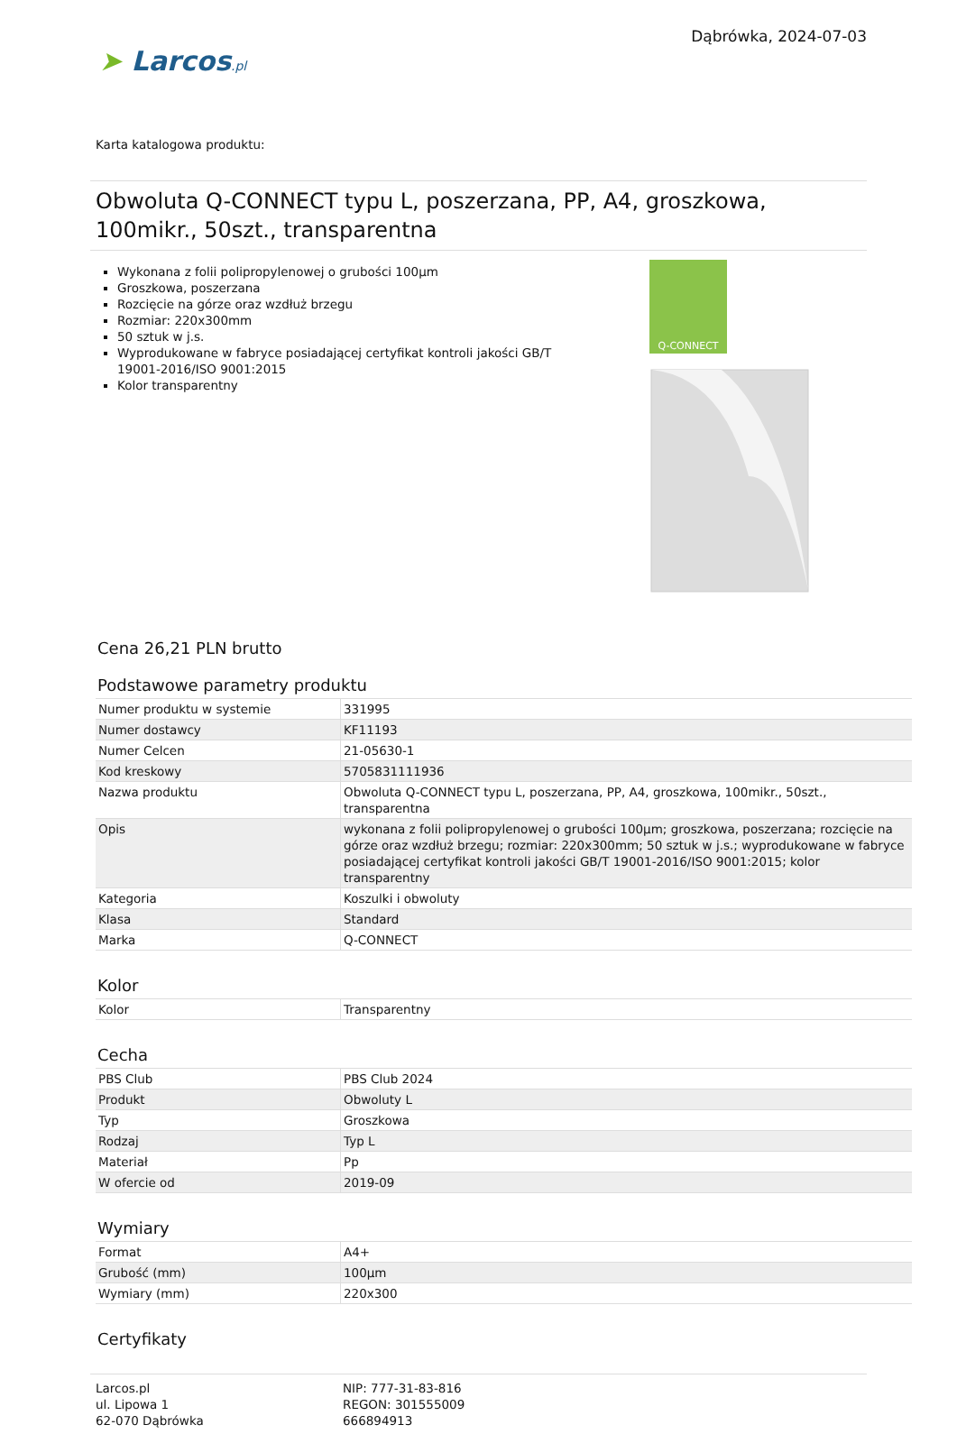➤ Larcos.pl
Dąbrówka, 2024-07-03
Karta katalogowa produktu:
Obwoluta Q-CONNECT typu L, poszerzana, PP, A4, groszkowa, 100mikr., 50szt., transparentna
Wykonana z folii polipropylenowej o grubości 100µm
Groszkowa, poszerzana
Rozcięcie na górze oraz wzdłuż brzegu
Rozmiar: 220x300mm
50 sztuk w j.s.
Wyprodukowane w fabryce posiadającej certyfikat kontroli jakości GB/T 19001-2016/ISO 9001:2015
Kolor transparentny
Q-CONNECT
Cena 26,21 PLN brutto
Podstawowe parametry produktu
| Numer produktu w systemie | 331995 |
| Numer dostawcy | KF11193 |
| Numer Celcen | 21-05630-1 |
| Kod kreskowy | 5705831111936 |
| Nazwa produktu | Obwoluta Q-CONNECT typu L, poszerzana, PP, A4, groszkowa, 100mikr., 50szt., transparentna |
| Opis | wykonana z folii polipropylenowej o grubości 100µm; groszkowa, poszerzana; rozcięcie na górze oraz wzdłuż brzegu; rozmiar: 220x300mm; 50 sztuk w j.s.; wyprodukowane w fabryce posiadającej certyfikat kontroli jakości GB/T 19001-2016/ISO 9001:2015; kolor transparentny |
| Kategoria | Koszulki i obwoluty |
| Klasa | Standard |
| Marka | Q-CONNECT |
Kolor
| Kolor | Transparentny |
Cecha
| PBS Club | PBS Club 2024 |
| Produkt | Obwoluty L |
| Typ | Groszkowa |
| Rodzaj | Typ L |
| Materiał | Pp |
| W ofercie od | 2019-09 |
Wymiary
| Format | A4+ |
| Grubość (mm) | 100µm |
| Wymiary (mm) | 220x300 |
Certyfikaty
Larcos.pl
ul. Lipowa 1
62-070 Dąbrówka
NIP: 777-31-83-816
REGON: 301555009
666894913